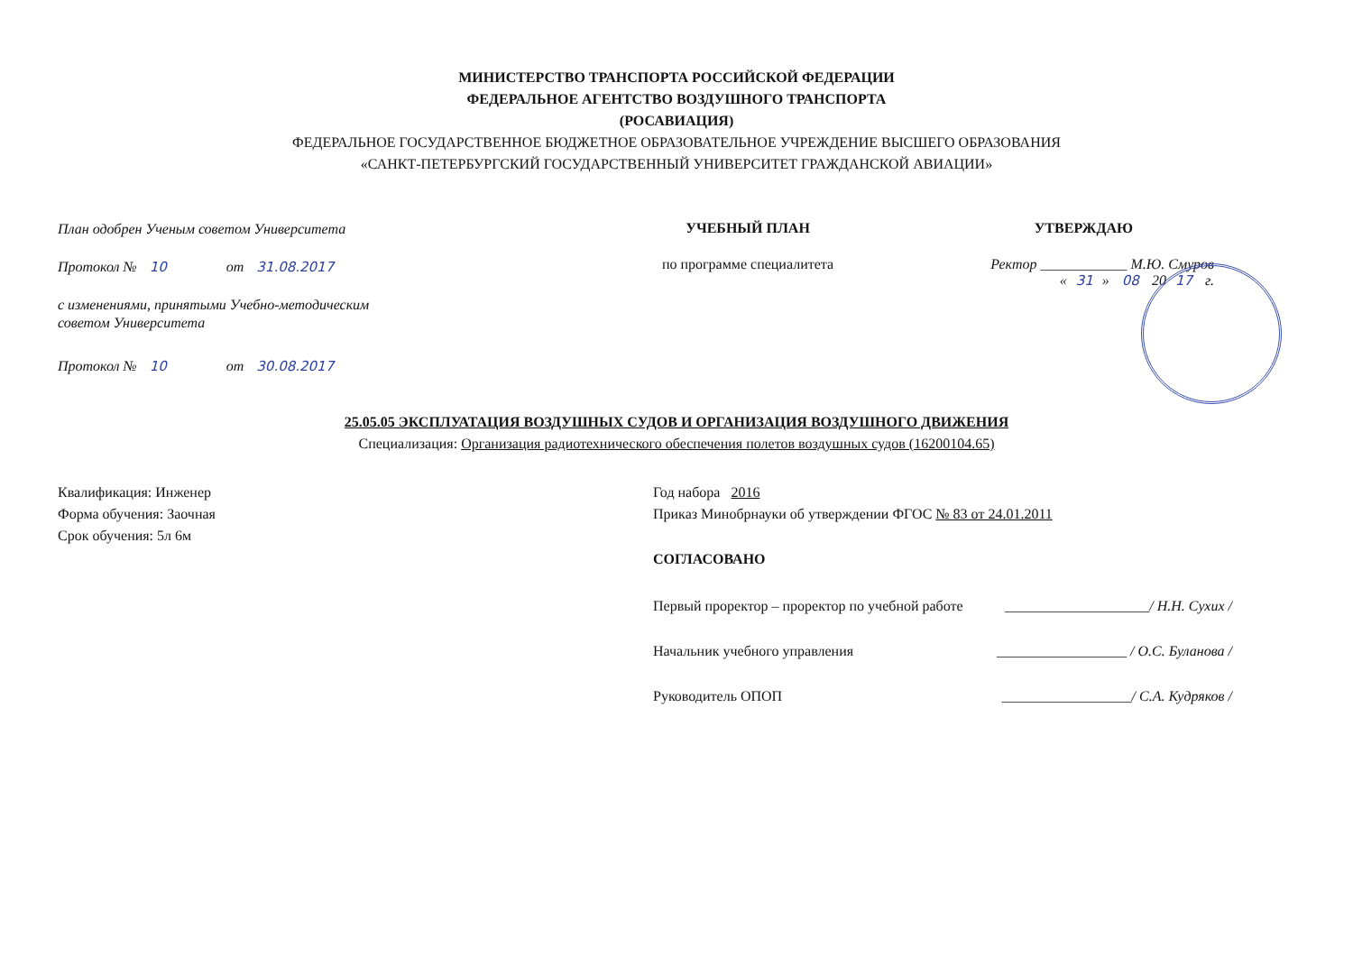МИНИСТЕРСТВО ТРАНСПОРТА РОССИЙСКОЙ ФЕДЕРАЦИИ
ФЕДЕРАЛЬНОЕ АГЕНТСТВО ВОЗДУШНОГО ТРАНСПОРТА
(РОСАВИАЦИЯ)
ФЕДЕРАЛЬНОЕ ГОСУДАРСТВЕННОЕ БЮДЖЕТНОЕ ОБРАЗОВАТЕЛЬНОЕ УЧРЕЖДЕНИЕ ВЫСШЕГО ОБРАЗОВАНИЯ
«САНКТ-ПЕТЕРБУРГСКИЙ ГОСУДАРСТВЕННЫЙ УНИВЕРСИТЕТ ГРАЖДАНСКОЙ АВИАЦИИ»
План одобрен Ученым советом Университета
Протокол № 10 от 31.08.2017
с изменениями, принятыми Учебно-методическим
советом Университета
Протокол № 10 от 30.08.2017
УЧЕБНЫЙ ПЛАН
по программе специалитета
УТВЕРЖДАЮ
Ректор ____________ М.Ю. Смуров
« 31 » 08 20 17 г.
25.05.05 ЭКСПЛУАТАЦИЯ ВОЗДУШНЫХ СУДОВ И ОРГАНИЗАЦИЯ ВОЗДУШНОГО ДВИЖЕНИЯ
Специализация: Организация радиотехнического обеспечения полетов воздушных судов (16200104.65)
Квалификация: Инженер
Форма обучения: Заочная
Срок обучения: 5л 6м
Год набора 2016
Приказ Минобрнауки об утверждении ФГОС № 83 от 24.01.2011
СОГЛАСОВАНО
Первый проректор – проректор по учебной работе ____________________/ Н.Н. Сухих /
Начальник учебного управления __________________ / О.С. Буланова /
Руководитель ОПОП __________________/ С.А. Кудряков /